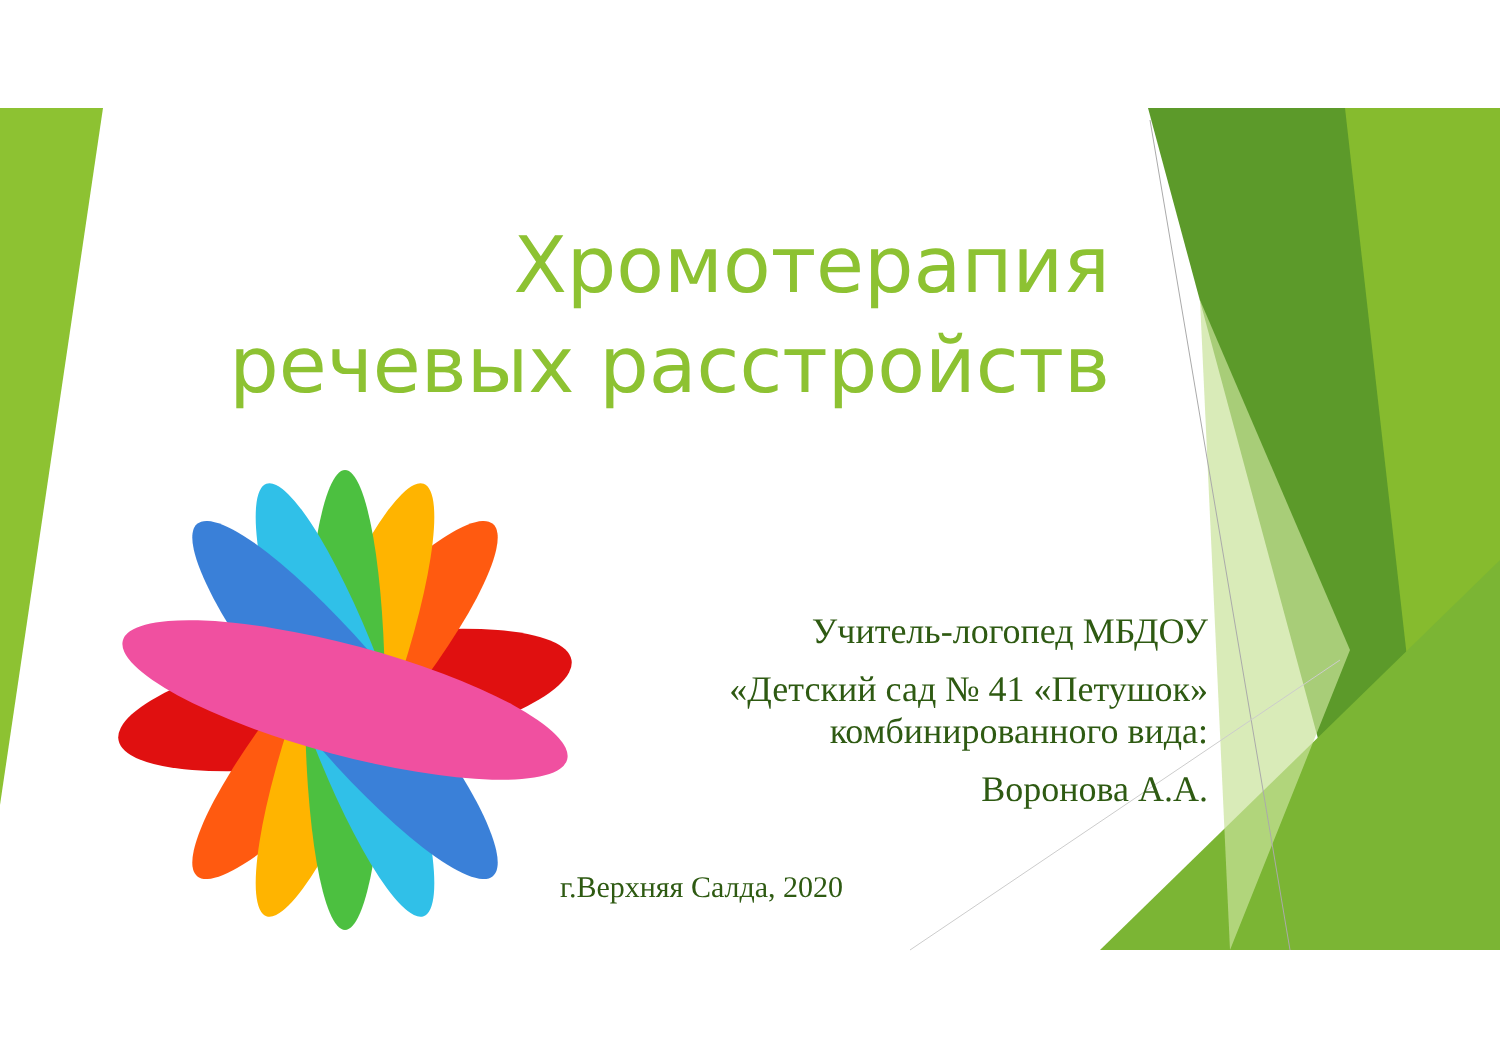Хромотерапия речевых расстройств
Учитель-логопед МБДОУ
«Детский сад № 41 «Петушок» комбинированного вида:
Воронова А.А.
г.Верхняя Салда, 2020